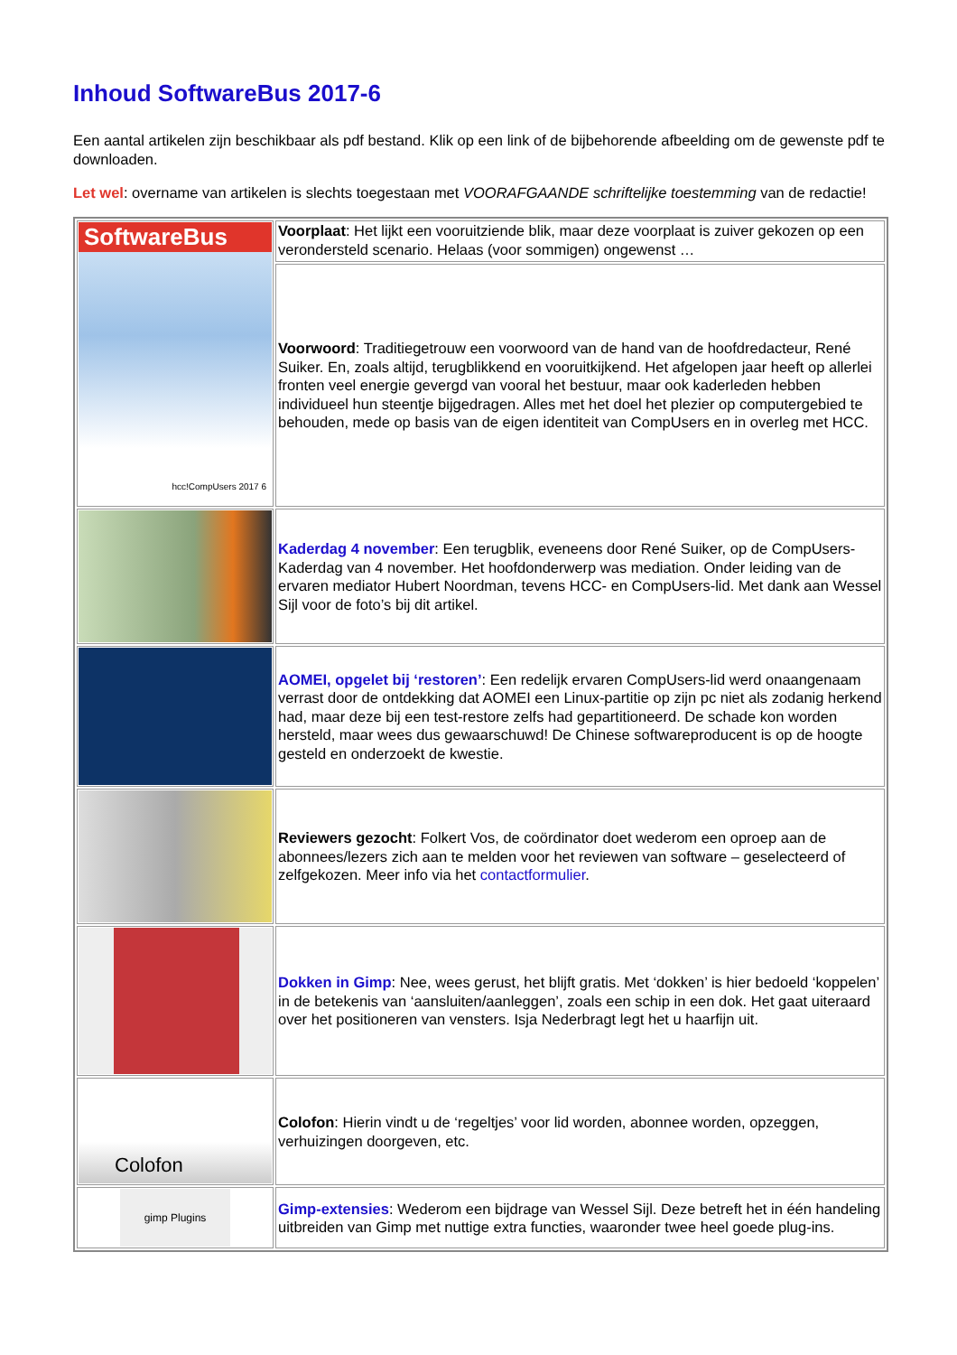Inhoud SoftwareBus 2017-6
Een aantal artikelen zijn beschikbaar als pdf bestand. Klik op een link of de bijbehorende afbeelding om de gewenste pdf te downloaden.
Let wel: overname van artikelen is slechts toegestaan met VOORAFGAANDE schriftelijke toestemming van de redactie!
| SoftwareBus hcc!CompUsers 2017 6 | Voorplaat : Het lijkt een vooruitziende blik, maar deze voorplaat is zuiver gekozen op een verondersteld scenario. Helaas (voor sommigen) ongewenst … |
| | Voorwoord : Traditiegetrouw een voorwoord van de hand van de hoofdredacteur, René Suiker. En, zoals altijd, terugblikkend en vooruitkijkend. Het afgelopen jaar heeft op allerlei fronten veel energie gevergd van vooral het bestuur, maar ook kaderleden hebben individueel hun steentje bijgedragen. Alles met het doel het plezier op computergebied te behouden, mede op basis van de eigen identiteit van CompUsers en in overleg met HCC. |
| | Kaderdag 4 november : Een terugblik, eveneens door René Suiker, op de CompUsers-Kaderdag van 4 november. Het hoofdonderwerp was mediation. Onder leiding van de ervaren mediator Hubert Noordman, tevens HCC- en CompUsers-lid. Met dank aan Wessel Sijl voor de foto’s bij dit artikel. |
| | AOMEI, opgelet bij ‘restoren’ : Een redelijk ervaren CompUsers-lid werd onaangenaam verrast door de ontdekking dat AOMEI een Linux-partitie op zijn pc niet als zodanig herkend had, maar deze bij een test-restore zelfs had gepartitioneerd. De schade kon worden hersteld, maar wees dus gewaarschuwd! De Chinese softwareproducent is op de hoogte gesteld en onderzoekt de kwestie. |
| | Reviewers gezocht : Folkert Vos, de coördinator doet wederom een oproep aan de abonnees/lezers zich aan te melden voor het reviewen van software – geselecteerd of zelfgekozen. Meer info via het contactformulier . |
| | Dokken in Gimp : Nee, wees gerust, het blijft gratis. Met ‘dokken’ is hier bedoeld ‘koppelen’ in de betekenis van ‘aansluiten/aanleggen’, zoals een schip in een dok. Het gaat uiteraard over het positioneren van vensters. Isja Nederbragt legt het u haarfijn uit. |
| Colofon | Colofon : Hierin vindt u de ‘regeltjes’ voor lid worden, abonnee worden, opzeggen, verhuizingen doorgeven, etc. |
| gimp Plugins | Gimp-extensies : Wederom een bijdrage van Wessel Sijl. Deze betreft het in één handeling uitbreiden van Gimp met nuttige extra functies, waaronder twee heel goede plug-ins. |